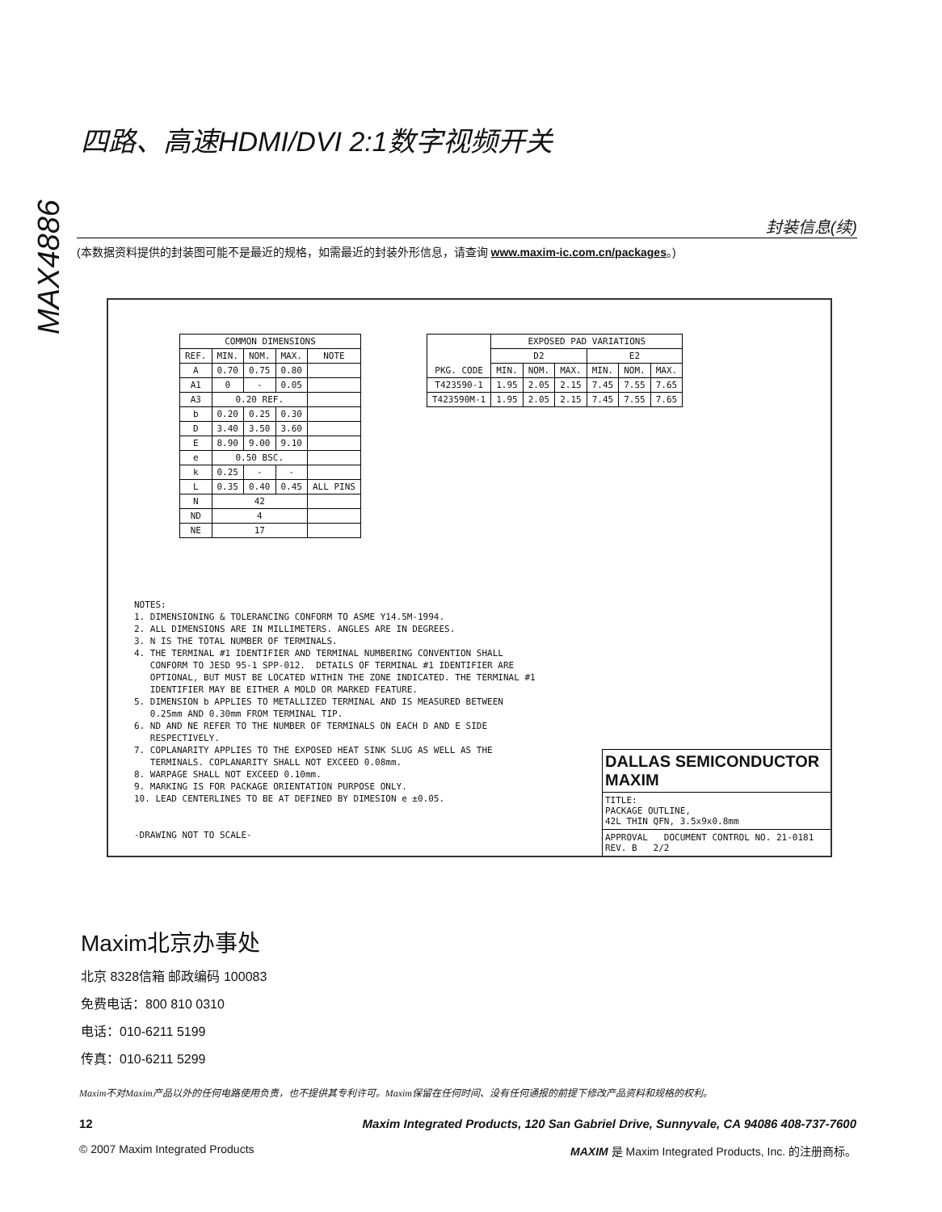MAX4886
四路、高速HDMI/DVI 2:1数字视频开关
封装信息(续)
(本数据资料提供的封装图可能不是最近的规格，如需最近的封装外形信息，请查询 www.maxim-ic.com.cn/packages。)
| COMMON DIMENSIONS | | | | |
| --- | --- | --- | --- | --- |
| REF. | MIN. | NOM. | MAX. | NOTE |
| A | 0.70 | 0.75 | 0.80 | |
| A1 | 0 | - | 0.05 | |
| A3 | 0.20 REF. | | | |
| b | 0.20 | 0.25 | 0.30 | |
| D | 3.40 | 3.50 | 3.60 | |
| E | 8.90 | 9.00 | 9.10 | |
| e | 0.50 BSC. | | | |
| k | 0.25 | - | - | |
| L | 0.35 | 0.40 | 0.45 | ALL PINS |
| N | 42 | | | |
| ND | 4 | | | |
| NE | 17 | | | |
| PKG. CODE | EXPOSED PAD VARIATIONS | | | | | |
| --- | --- | --- | --- | --- | --- | --- |
| | D2 | | | E2 | | |
| | MIN. | NOM. | MAX. | MIN. | NOM. | MAX. |
| T423590-1 | 1.95 | 2.05 | 2.15 | 7.45 | 7.55 | 7.65 |
| T423590M-1 | 1.95 | 2.05 | 2.15 | 7.45 | 7.55 | 7.65 |
NOTES: 1. DIMENSIONING & TOLERANCING CONFORM TO ASME Y14.5M-1994. 2. ALL DIMENSIONS ARE IN MILLIMETERS. ANGLES ARE IN DEGREES. 3. N IS THE TOTAL NUMBER OF TERMINALS. 4. THE TERMINAL #1 IDENTIFIER AND TERMINAL NUMBERING CONVENTION SHALL CONFORM TO JESD 95-1 SPP-012. DETAILS OF TERMINAL #1 IDENTIFIER ARE OPTIONAL, BUT MUST BE LOCATED WITHIN THE ZONE INDICATED. THE TERMINAL #1 IDENTIFIER MAY BE EITHER A MOLD OR MARKED FEATURE. 5. DIMENSION b APPLIES TO METALLIZED TERMINAL AND IS MEASURED BETWEEN 0.25mm AND 0.30mm FROM TERMINAL TIP. 6. ND AND NE REFER TO THE NUMBER OF TERMINALS ON EACH D AND E SIDE RESPECTIVELY. 7. COPLANARITY APPLIES TO THE EXPOSED HEAT SINK SLUG AS WELL AS THE TERMINALS. COPLANARITY SHALL NOT EXCEED 0.08mm. 8. WARPAGE SHALL NOT EXCEED 0.10mm. 9. MARKING IS FOR PACKAGE ORIENTATION PURPOSE ONLY. 10. LEAD CENTERLINES TO BE AT DEFINED BY DIMESION e ±0.05. -DRAWING NOT TO SCALE-
DALLAS SEMICONDUCTOR MAXIM
TITLE:
PACKAGE OUTLINE,
42L THIN QFN, 3.5x9x0.8mm
APPROVAL DOCUMENT CONTROL NO. 21-0181 REV. B 2/2
Maxim北京办事处
北京 8328信箱 邮政编码 100083
免费电话：800 810 0310
电话：010-6211 5199
传真：010-6211 5299
Maxim不对Maxim产品以外的任何电路使用负责，也不提供其专利许可。Maxim保留在任何时间、没有任何通报的前提下修改产品资料和规格的权利。
12 Maxim Integrated Products, 120 San Gabriel Drive, Sunnyvale, CA 94086 408-737-7600
© 2007 Maxim Integrated Products MAXIM 是 Maxim Integrated Products, Inc. 的注册商标。